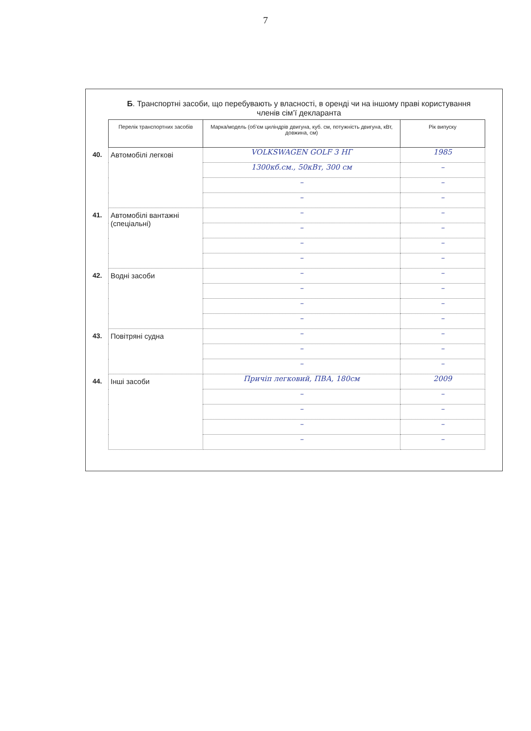7
Б. Транспортні засоби, що перебувають у власності, в оренді чи на іншому праві користування членів сім’ї декларанта
| | Перелік транспортних засобів | Марка/модель (об’єм циліндрів двигуна, куб. см, потужність двигуна, кВт, довжина, см) | Рік випуску |
| --- | --- | --- | --- |
| 40. | Автомобілі легкові | VOLKSWAGEN GOLF 3 HГ | 1985 |
| | | 1300кб.см., 50кВт, 300 см | – |
| | | – | – |
| | | – | – |
| 41. | Автомобілі вантажні (спеціальні) | – | – |
| | | – | – |
| | | – | – |
| | | – | – |
| 42. | Водні засоби | – | – |
| | | – | – |
| | | – | – |
| | | – | – |
| 43. | Повітряні судна | – | – |
| | | – | – |
| | | – | – |
| 44. | Інші засоби | Причіп легковий, ПВА, 180см | 2009 |
| | | – | – |
| | | – | – |
| | | – | – |
| | | – | – |